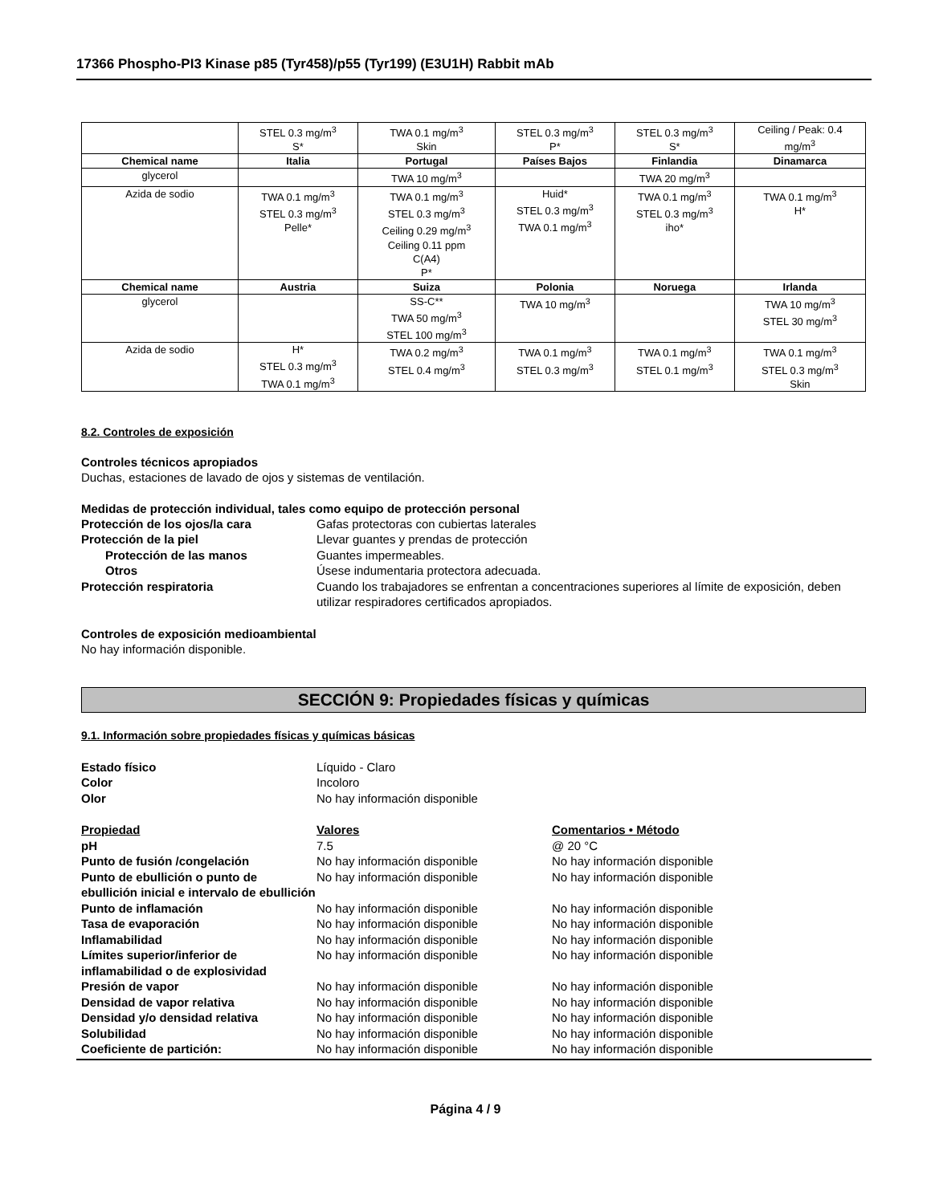17366 Phospho-PI3 Kinase p85 (Tyr458)/p55 (Tyr199) (E3U1H) Rabbit mAb
| | STEL 0.3 mg/m<sup>3</sup> S* | TWA 0.1 mg/m<sup>3</sup> Skin | STEL 0.3 mg/m<sup>3</sup> P* | STEL 0.3 mg/m<sup>3</sup> S* | Ceiling / Peak: 0.4 mg/m<sup>3</sup> |
| Chemical name | Italia | Portugal | Países Bajos | Finlandia | Dinamarca |
| glycerol | | TWA 10 mg/m<sup>3</sup> | | TWA 20 mg/m<sup>3</sup> | |
| Azida de sodio | TWA 0.1 mg/m<sup>3</sup> STEL 0.3 mg/m<sup>3</sup> Pelle* | TWA 0.1 mg/m<sup>3</sup> STEL 0.3 mg/m<sup>3</sup> Ceiling 0.29 mg/m<sup>3</sup> Ceiling 0.11 ppm C(A4) P* | Huid* STEL 0.3 mg/m<sup>3</sup> TWA 0.1 mg/m<sup>3</sup> | TWA 0.1 mg/m<sup>3</sup> STEL 0.3 mg/m<sup>3</sup> iho* | TWA 0.1 mg/m<sup>3</sup> H* |
| Chemical name | Austria | Suiza | Polonia | Noruega | Irlanda |
| glycerol | | SS-C** TWA 50 mg/m<sup>3</sup> STEL 100 mg/m<sup>3</sup> | TWA 10 mg/m<sup>3</sup> | | TWA 10 mg/m<sup>3</sup> STEL 30 mg/m<sup>3</sup> |
| Azida de sodio | H* STEL 0.3 mg/m<sup>3</sup> TWA 0.1 mg/m<sup>3</sup> | TWA 0.2 mg/m<sup>3</sup> STEL 0.4 mg/m<sup>3</sup> | TWA 0.1 mg/m<sup>3</sup> STEL 0.3 mg/m<sup>3</sup> | TWA 0.1 mg/m<sup>3</sup> STEL 0.1 mg/m<sup>3</sup> | TWA 0.1 mg/m<sup>3</sup> STEL 0.3 mg/m<sup>3</sup> Skin |
8.2. Controles de exposición
Controles técnicos apropiados
Duchas, estaciones de lavado de ojos y sistemas de ventilación.
Medidas de protección individual, tales como equipo de protección personal
Protección de los ojos/la cara Gafas protectoras con cubiertas laterales Protección de la piel Llevar guantes y prendas de protección Protección de las manos Guantes impermeables. Otros Úsese indumentaria protectora adecuada. Protección respiratoria Cuando los trabajadores se enfrentan a concentraciones superiores al límite de exposición, deben utilizar respiradores certificados apropiados.
Controles de exposición medioambiental
No hay información disponible.
SECCIÓN 9: Propiedades físicas y químicas
9.1. Información sobre propiedades físicas y químicas básicas
Estado físico Líquido - Claro Color Incoloro Olor No hay información disponible
Propiedad Valores Comentarios • Método pH 7.5 @ 20 °C Punto de fusión /congelación No hay información disponible No hay información disponible Punto de ebullición o punto de ebullición inicial e intervalo de ebullición No hay información disponible No hay información disponible Punto de inflamación No hay información disponible No hay información disponible Tasa de evaporación No hay información disponible No hay información disponible Inflamabilidad No hay información disponible No hay información disponible Límites superior/inferior de inflamabilidad o de explosividad No hay información disponible No hay información disponible Presión de vapor No hay información disponible No hay información disponible Densidad de vapor relativa No hay información disponible No hay información disponible Densidad y/o densidad relativa No hay información disponible No hay información disponible Solubilidad No hay información disponible No hay información disponible Coeficiente de partición: No hay información disponible No hay información disponible
Página 4 / 9